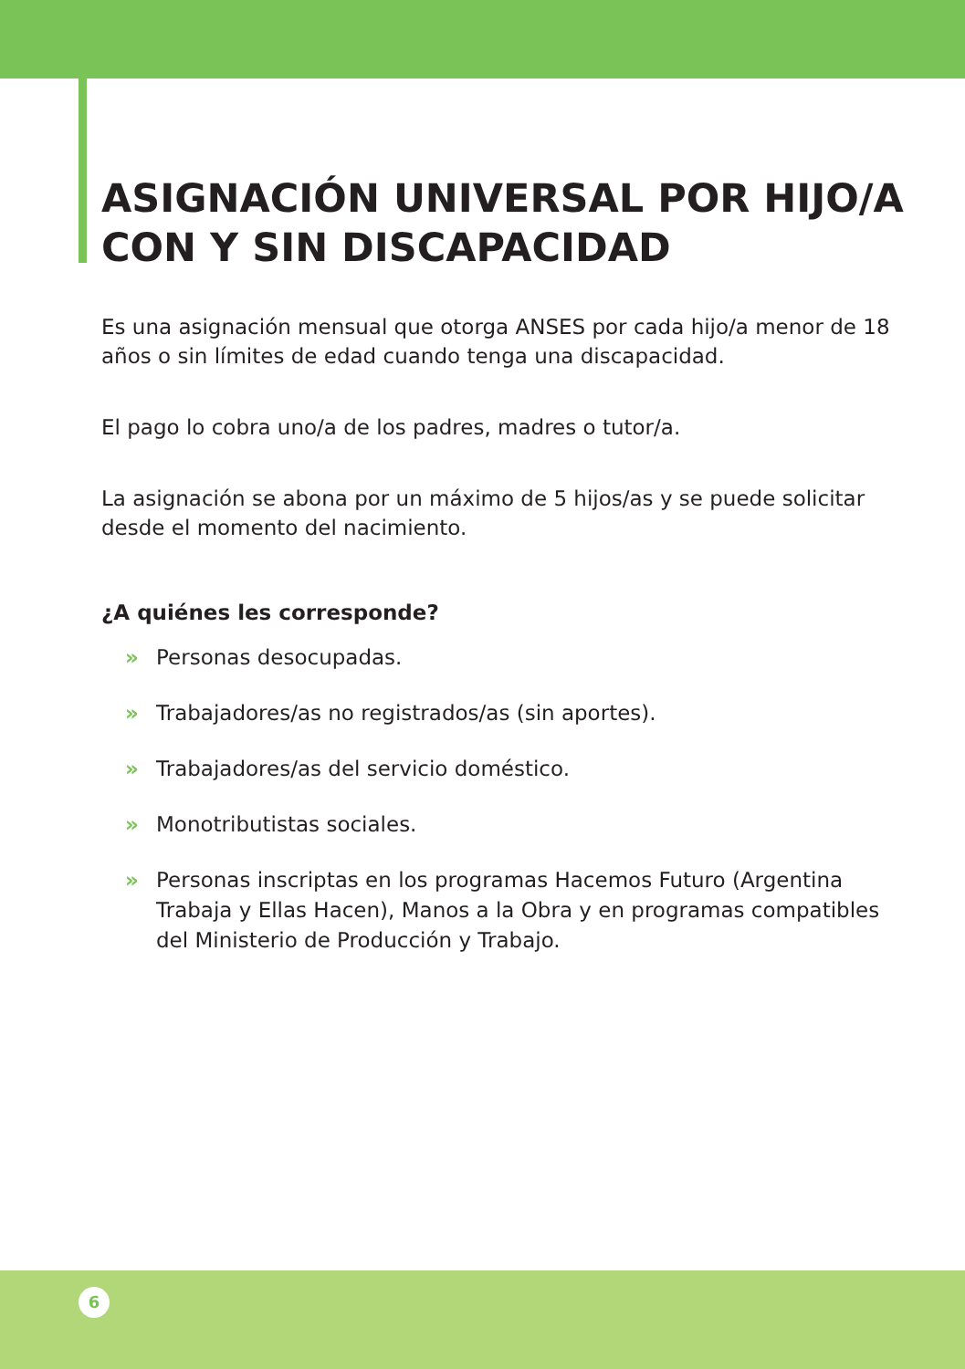ASIGNACIÓN UNIVERSAL POR HIJO/A CON Y SIN DISCAPACIDAD
Es una asignación mensual que otorga ANSES por cada hijo/a menor de 18 años o sin límites de edad cuando tenga una discapacidad.
El pago lo cobra uno/a de los padres, madres o tutor/a.
La asignación se abona por un máximo de 5 hijos/as y se puede solicitar desde el momento del nacimiento.
¿A quiénes les corresponde?
» Personas desocupadas.
» Trabajadores/as no registrados/as (sin aportes).
» Trabajadores/as del servicio doméstico.
» Monotributistas sociales.
» Personas inscriptas en los programas Hacemos Futuro (Argentina Trabaja y Ellas Hacen), Manos a la Obra y en programas compatibles del Ministerio de Producción y Trabajo.
6